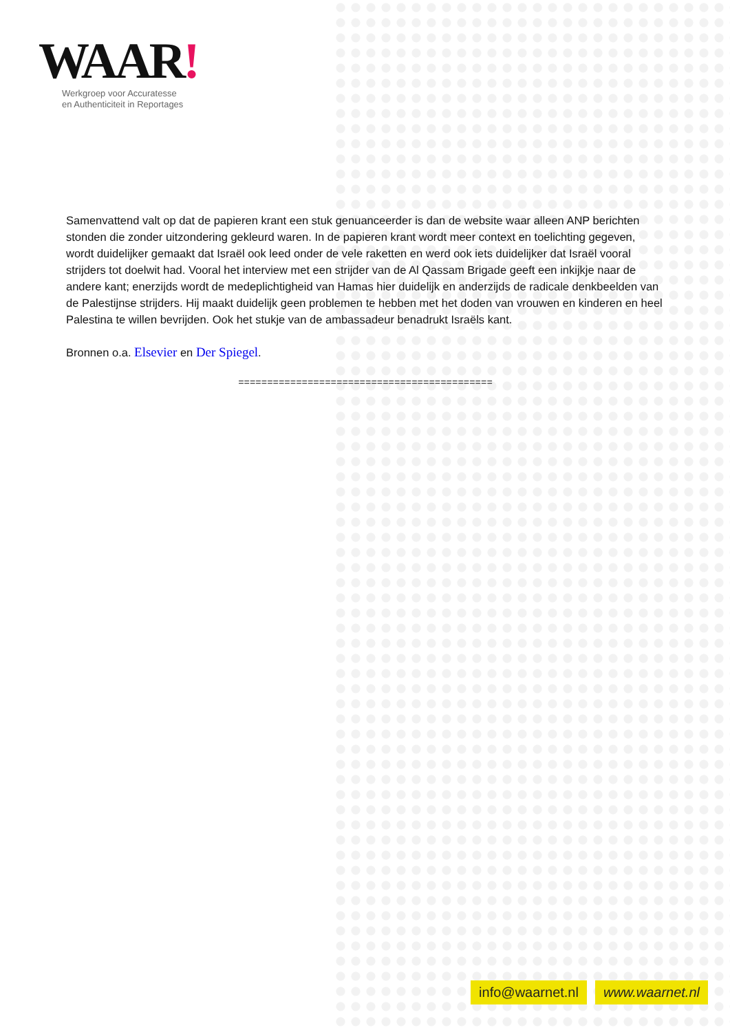WAAR!
Werkgroep voor Accuratesse
en Authenticiteit in Reportages
Samenvattend valt op dat de papieren krant een stuk genuanceerder is dan de website waar alleen ANP berichten stonden die zonder uitzondering gekleurd waren. In de papieren krant wordt meer context en toelichting gegeven, wordt duidelijker gemaakt dat Israël ook leed onder de vele raketten en werd ook iets duidelijker dat Israël vooral strijders tot doelwit had. Vooral het interview met een strijder van de Al Qassam Brigade geeft een inkijkje naar de andere kant; enerzijds wordt de medeplichtigheid van Hamas hier duidelijk en anderzijds de radicale denkbeelden van de Palestijnse strijders. Hij maakt duidelijk geen problemen te hebben met het doden van vrouwen en kinderen en heel Palestina te willen bevrijden. Ook het stukje van de ambassadeur benadrukt Israëls kant.
Bronnen o.a. Elsevier en Der Spiegel.
============================================
info@waarnet.nl www.waarnet.nl